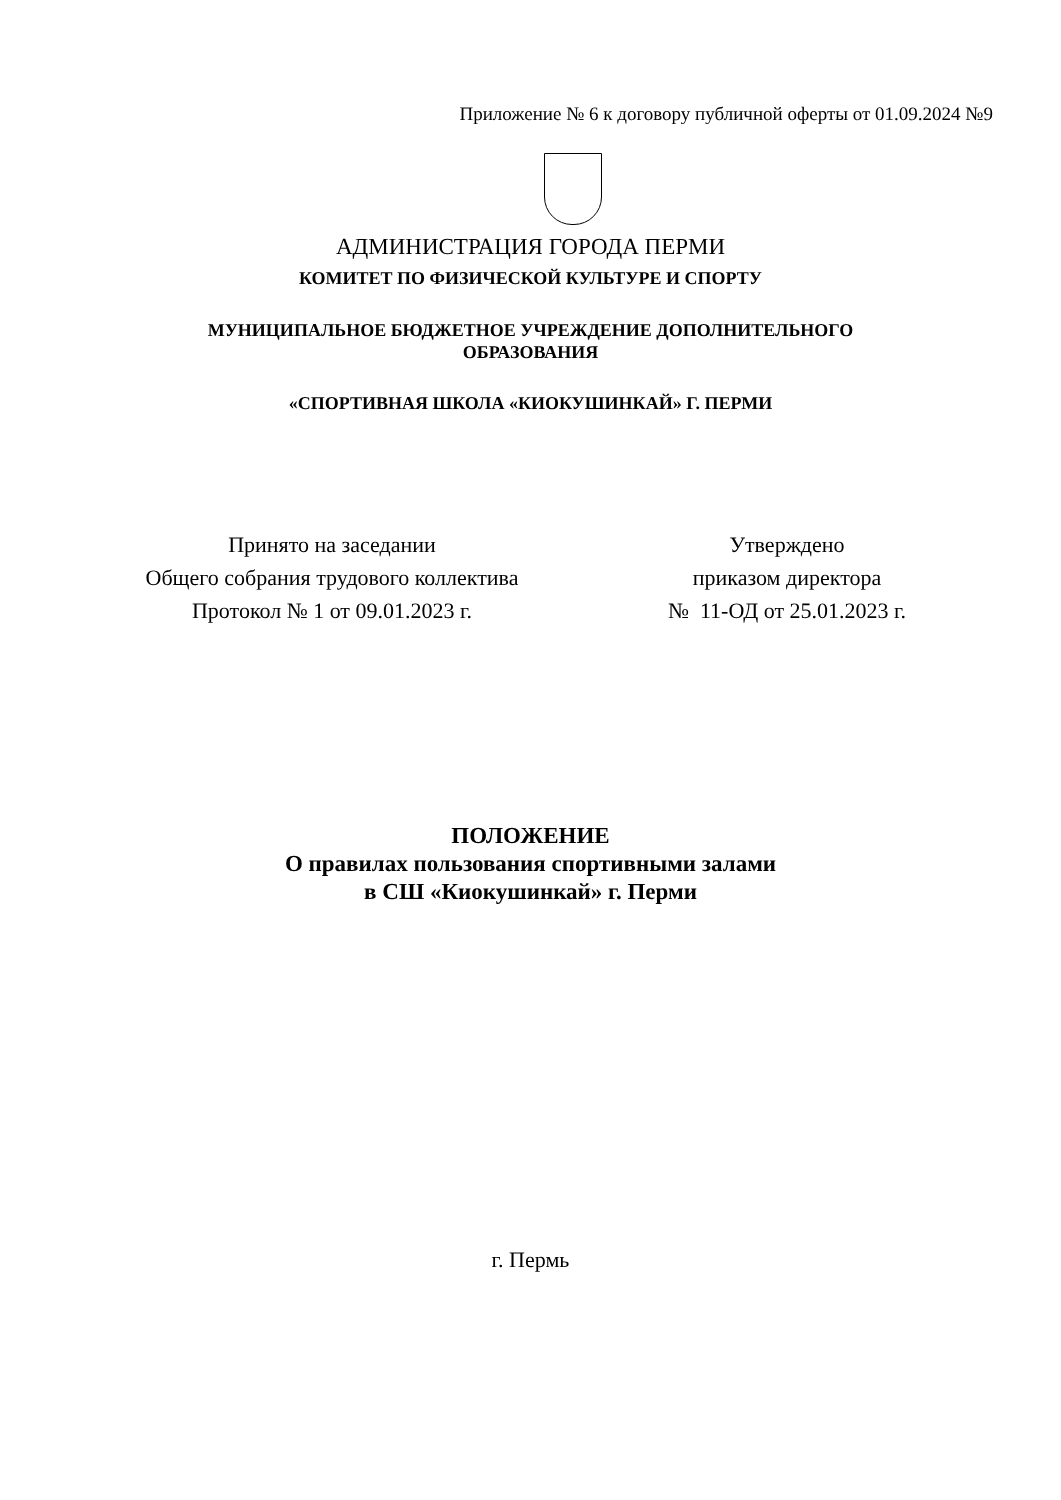Приложение № 6 к договору публичной оферты от 01.09.2024 №9
АДМИНИСТРАЦИЯ ГОРОДА ПЕРМИ
КОМИТЕТ ПО ФИЗИЧЕСКОЙ КУЛЬТУРЕ И СПОРТУ
МУНИЦИПАЛЬНОЕ БЮДЖЕТНОЕ УЧРЕЖДЕНИЕ ДОПОЛНИТЕЛЬНОГО
ОБРАЗОВАНИЯ
«СПОРТИВНАЯ ШКОЛА «КИОКУШИНКАЙ» Г. ПЕРМИ
Принято на заседании
Общего собрания трудового коллектива
Протокол № 1 от 09.01.2023 г.
Утверждено
приказом директора
№ 11-ОД от 25.01.2023 г.
ПОЛОЖЕНИЕ
О правилах пользования спортивными залами
в СШ «Киокушинкай» г. Перми
г. Пермь